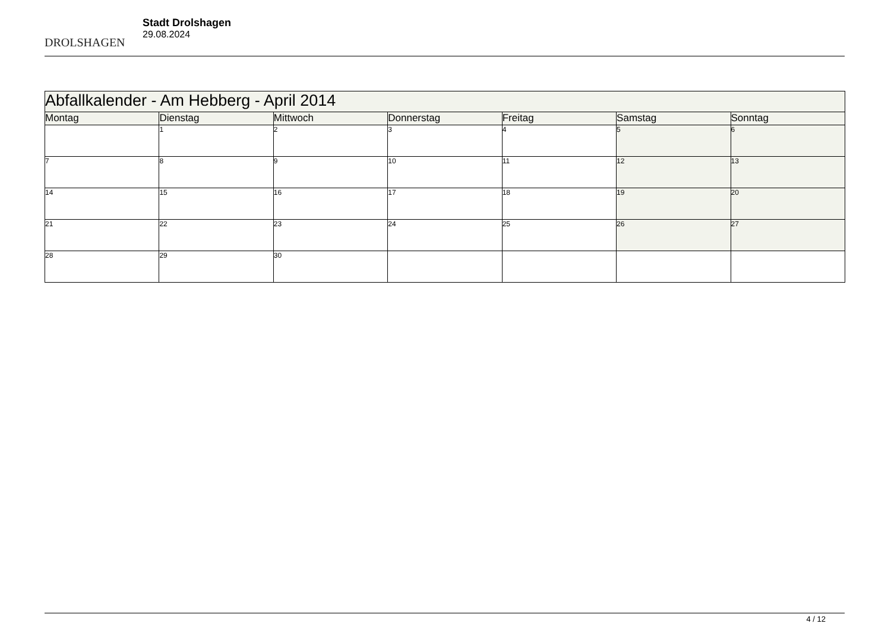DROLSHAGEN
Stadt Drolshagen
29.08.2024
| Abfallkalender - Am Hebberg - April 2014 | | | | | | |
| --- | --- | --- | --- | --- | --- | --- |
| Montag | Dienstag | Mittwoch | Donnerstag | Freitag | Samstag | Sonntag |
| | 1 | 2 | 3 | 4 | 5 | 6 |
| 7 | 8 | 9 | 10 | 11 | 12 | 13 |
| 14 | 15 | 16 | 17 | 18 | 19 | 20 |
| 21 | 22 | 23 | 24 | 25 | 26 | 27 |
| 28 | 29 | 30 | | | | |
4 / 12